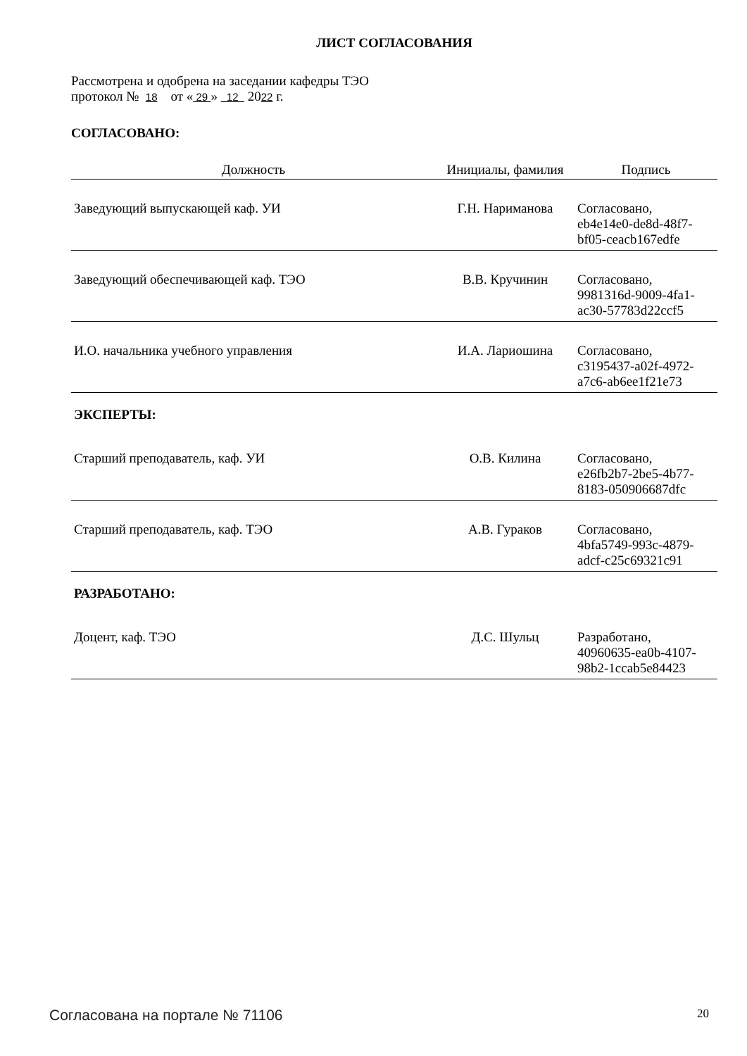ЛИСТ СОГЛАСОВАНИЯ
Рассмотрена и одобрена на заседании кафедры ТЭО
протокол № 18 от « 29 » 12 2022 г.
СОГЛАСОВАНО:
| Должность | Инициалы, фамилия | Подпись |
| --- | --- | --- |
| Заведующий выпускающей каф. УИ | Г.Н. Нариманова | Согласовано, eb4e14e0-de8d-48f7-bf05-ceacb167edfe |
| Заведующий обеспечивающей каф. ТЭО | В.В. Кручинин | Согласовано, 9981316d-9009-4fa1-ac30-57783d22ccf5 |
| И.О. начальника учебного управления | И.А. Лариошина | Согласовано, c3195437-a02f-4972-a7c6-ab6ee1f21e73 |
| ЭКСПЕРТЫ: | | |
| Старший преподаватель, каф. УИ | О.В. Килина | Согласовано, e26fb2b7-2be5-4b77-8183-050906687dfc |
| Старший преподаватель, каф. ТЭО | А.В. Гураков | Согласовано, 4bfa5749-993c-4879-adcf-c25c69321c91 |
| РАЗРАБОТАНО: | | |
| Доцент, каф. ТЭО | Д.С. Шульц | Разработано, 40960635-ea0b-4107-98b2-1ccab5e84423 |
Согласована на портале № 71106 20